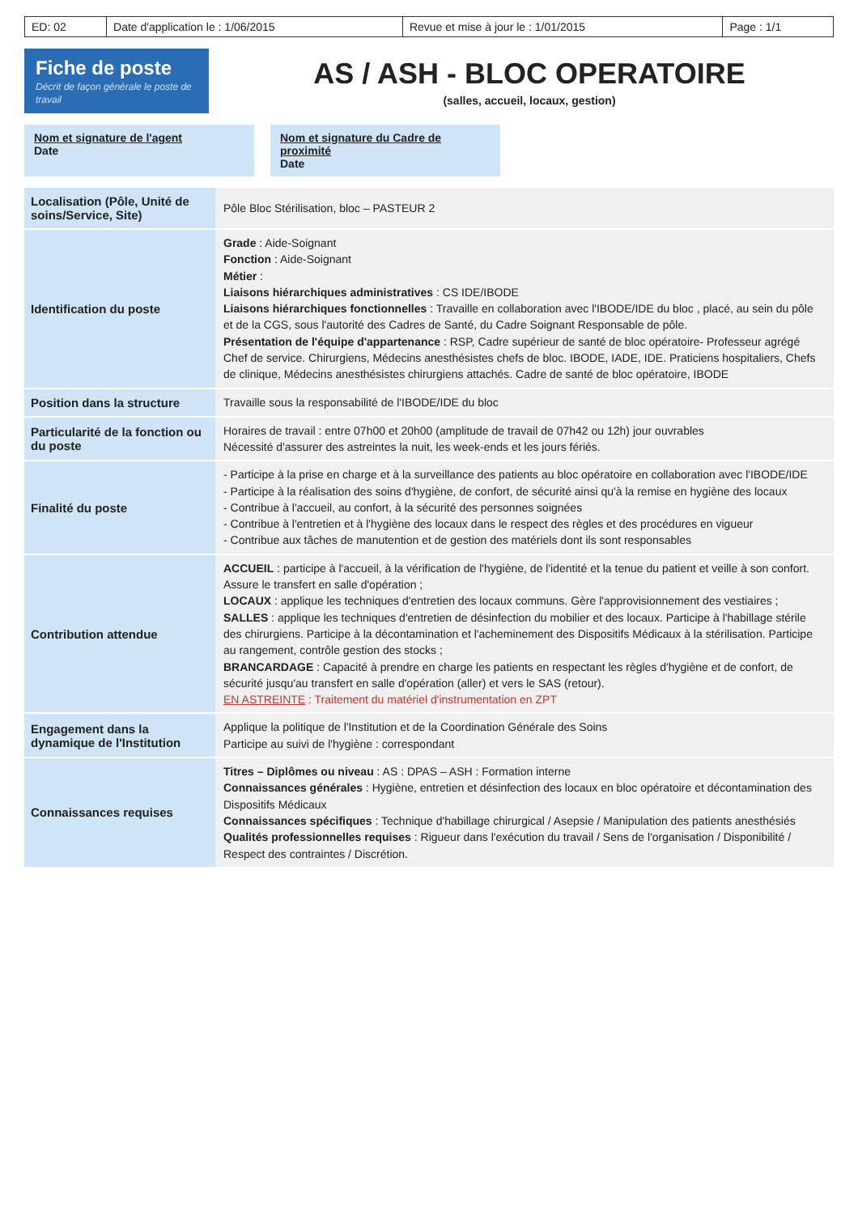| ED: 02 | Date d'application le : 1/06/2015 | Revue et mise à jour le : 1/01/2015 | Page : 1/1 |
Fiche de poste
Décrit de façon générale le poste de travail
AS / ASH - BLOC OPERATOIRE
(salles, accueil, locaux, gestion)
Nom et signature de l'agent
Date
Nom et signature du Cadre de proximité
Date
| Localisation (Pôle, Unité de soins/Service, Site) | Pôle Bloc Stérilisation, bloc – PASTEUR 2 |
| Identification du poste | Grade : Aide-Soignant Fonction : Aide-Soignant Métier : Liaisons hiérarchiques administratives : CS IDE/IBODE Liaisons hiérarchiques fonctionnelles : Travaille en collaboration avec l'IBODE/IDE du bloc , placé, au sein du pôle et de la CGS, sous l'autorité des Cadres de Santé, du Cadre Soignant Responsable de pôle. Présentation de l'équipe d'appartenance : RSP, Cadre supérieur de santé de bloc opératoire- Professeur agrégé Chef de service. Chirurgiens, Médecins anesthésistes chefs de bloc. IBODE, IADE, IDE. Praticiens hospitaliers, Chefs de clinique, Médecins anesthésistes chirurgiens attachés. Cadre de santé de bloc opératoire, IBODE |
| Position dans la structure | Travaille sous la responsabilité de l'IBODE/IDE du bloc |
| Particularité de la fonction ou du poste | Horaires de travail : entre 07h00 et 20h00 (amplitude de travail de 07h42 ou 12h) jour ouvrables Nécessité d'assurer des astreintes la nuit, les week-ends et les jours fériés. |
| Finalité du poste | - Participe à la prise en charge et à la surveillance des patients au bloc opératoire en collaboration avec l'IBODE/IDE - Participe à la réalisation des soins d'hygiène, de confort, de sécurité ainsi qu'à la remise en hygiène des locaux - Contribue à l'accueil, au confort, à la sécurité des personnes soignées - Contribue à l'entretien et à l'hygiène des locaux dans le respect des règles et des procédures en vigueur - Contribue aux tâches de manutention et de gestion des matériels dont ils sont responsables |
| Contribution attendue | ACCUEIL : participe à l'accueil, à la vérification de l'hygiène, de l'identité et la tenue du patient et veille à son confort. Assure le transfert en salle d'opération ; LOCAUX : applique les techniques d'entretien des locaux communs. Gère l'approvisionnement des vestiaires ; SALLES : applique les techniques d'entretien de désinfection du mobilier et des locaux. Participe à l'habillage stérile des chirurgiens. Participe à la décontamination et l'acheminement des Dispositifs Médicaux à la stérilisation. Participe au rangement, contrôle gestion des stocks ; BRANCARDAGE : Capacité à prendre en charge les patients en respectant les règles d'hygiène et de confort, de sécurité jusqu'au transfert en salle d'opération (aller) et vers le SAS (retour). EN ASTREINTE : Traitement du matériel d'instrumentation en ZPT |
| Engagement dans la dynamique de l'Institution | Applique la politique de l'Institution et de la Coordination Générale des Soins Participe au suivi de l'hygiène : correspondant |
| Connaissances requises | Titres – Diplômes ou niveau : AS : DPAS – ASH : Formation interne Connaissances générales : Hygiène, entretien et désinfection des locaux en bloc opératoire et décontamination des Dispositifs Médicaux Connaissances spécifiques : Technique d'habillage chirurgical / Asepsie / Manipulation des patients anesthésiés Qualités professionnelles requises : Rigueur dans l'exécution du travail / Sens de l'organisation / Disponibilité / Respect des contraintes / Discrétion. |